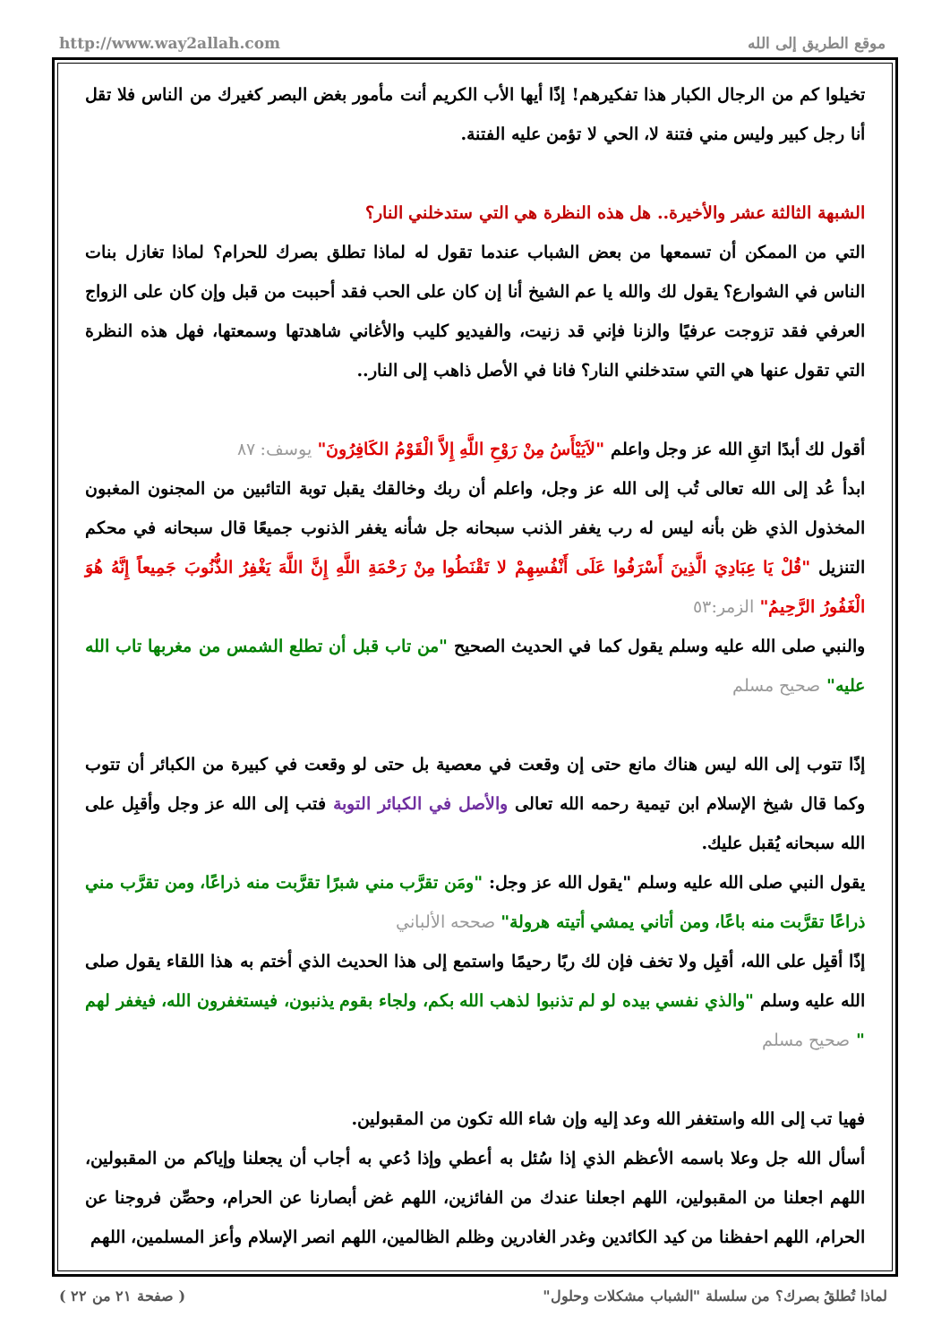http://www.way2allah.com موقع الطريق إلى الله
تخيلوا كم من الرجال الكبار هذا تفكيرهم! إذًا أيها الأب الكريم أنت مأمور بغض البصر كغيرك من الناس فلا تقل أنا رجل كبير وليس مني فتنة لا، الحي لا تؤمن عليه الفتنة.
الشبهة الثالثة عشر والأخيرة.. هل هذه النظرة هي التي ستدخلني النار؟
التي من الممكن أن تسمعها من بعض الشباب عندما تقول له لماذا تطلق بصرك للحرام؟ لماذا تغازل بنات الناس في الشوارع؟ يقول لك والله يا عم الشيخ أنا إن كان على الحب فقد أحببت من قبل وإن كان على الزواج العرفي فقد تزوجت عرفيًا والزنا فإني قد زنيت، والفيديو كليب والأغاني شاهدتها وسمعتها، فهل هذه النظرة التي تقول عنها هي التي ستدخلني النار؟ فانا في الأصل ذاهب إلى النار..
أقول لك أبدًا اتقِ الله عز وجل واعلم "لاَيَيْأَسُ مِنْ رَوْحِ اللَّهِ إِلاَّ الْقَوْمُ الكَافِرُونَ" يوسف: ٨٧
ابدأ عُد إلى الله تعالى تُب إلى الله عز وجل، واعلم أن ربك وخالقك يقبل توبة التائبين من المجنون المغبون المخذول الذي ظن بأنه ليس له رب يغفر الذنب سبحانه جل شأنه يغفر الذنوب جميعًا قال سبحانه في محكم التنزيل "قُلْ يَا عِبَادِيَ الَّذِينَ أَسْرَفُوا عَلَى أَنْفُسِهِمْ لا تَقْنَطُوا مِنْ رَحْمَةِ اللَّهِ إِنَّ اللَّهَ يَغْفِرُ الذُّنُوبَ جَمِيعاً إِنَّهُ هُوَ الْغَفُورُ الرَّحِيمُ" الزمر:٥٣
والنبي صلى الله عليه وسلم يقول كما في الحديث الصحيح "من تاب قبل أن تطلع الشمس من مغربها تاب الله عليه" صحيح مسلم
إذًا تتوب إلى الله ليس هناك مانع حتى إن وقعت في معصية بل حتى لو وقعت في كبيرة من الكبائر أن تتوب وكما قال شيخ الإسلام ابن تيمية رحمه الله تعالى والأصل في الكبائر التوبة فتب إلى الله عز وجل وأقبِل على الله سبحانه يُقبل عليك.
يقول النبي صلى الله عليه وسلم "يقول الله عز وجل: "ومَن تقرَّب مني شبرًا تقرَّبت منه ذراعًا، ومن تقرَّب مني ذراعًا تقرَّبت منه باعًا، ومن أتاني يمشي أتيته هرولة" صححه الألباني
إذًا أقبِل على الله، أقبِل ولا تخف فإن لك ربًا رحيمًا واستمع إلى هذا الحديث الذي أختم به هذا اللقاء يقول صلى الله عليه وسلم "والذي نفسي بيده لو لم تذنبوا لذهب الله بكم، ولجاء بقوم يذنبون، فيستغفرون الله، فيغفر لهم " صحيح مسلم
فهيا تب إلى الله واستغفر الله وعد إليه وإن شاء الله تكون من المقبولين.
أسأل الله جل وعلا باسمه الأعظم الذي إذا سُئل به أعطي وإذا دُعي به أجاب أن يجعلنا وإياكم من المقبولين، اللهم اجعلنا من المقبولين، اللهم اجعلنا عندك من الفائزين، اللهم غض أبصارنا عن الحرام، وحصِّن فروجنا عن الحرام، اللهم احفظنا من كيد الكائدين وغدر الغادرين وظلم الظالمين، اللهم انصر الإسلام وأعز المسلمين، اللهم
( صفحة ٢١ من ٢٢ ) لماذا تُطلقُ بصرك؟ من سلسلة "الشباب مشكلات وحلول"